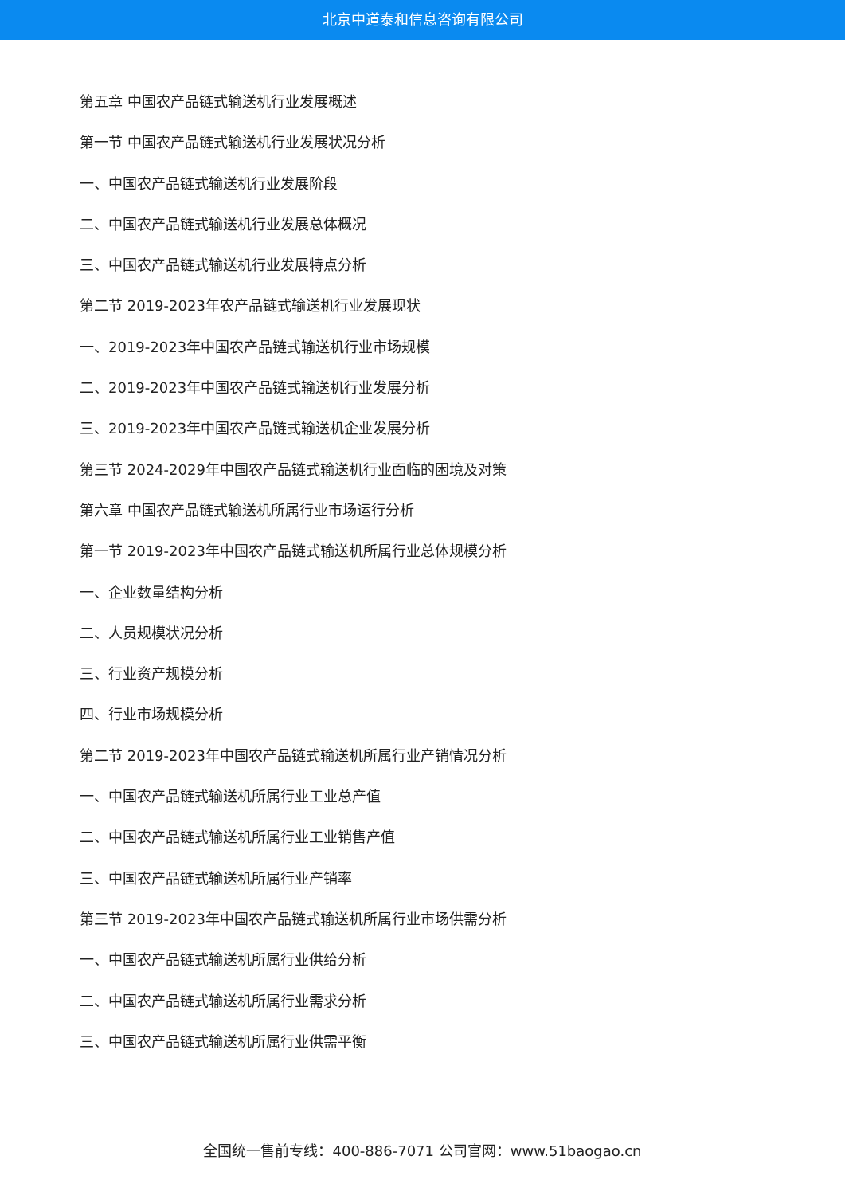北京中道泰和信息咨询有限公司
第五章 中国农产品链式输送机行业发展概述
第一节 中国农产品链式输送机行业发展状况分析
一、中国农产品链式输送机行业发展阶段
二、中国农产品链式输送机行业发展总体概况
三、中国农产品链式输送机行业发展特点分析
第二节 2019-2023年农产品链式输送机行业发展现状
一、2019-2023年中国农产品链式输送机行业市场规模
二、2019-2023年中国农产品链式输送机行业发展分析
三、2019-2023年中国农产品链式输送机企业发展分析
第三节 2024-2029年中国农产品链式输送机行业面临的困境及对策
第六章 中国农产品链式输送机所属行业市场运行分析
第一节 2019-2023年中国农产品链式输送机所属行业总体规模分析
一、企业数量结构分析
二、人员规模状况分析
三、行业资产规模分析
四、行业市场规模分析
第二节 2019-2023年中国农产品链式输送机所属行业产销情况分析
一、中国农产品链式输送机所属行业工业总产值
二、中国农产品链式输送机所属行业工业销售产值
三、中国农产品链式输送机所属行业产销率
第三节 2019-2023年中国农产品链式输送机所属行业市场供需分析
一、中国农产品链式输送机所属行业供给分析
二、中国农产品链式输送机所属行业需求分析
三、中国农产品链式输送机所属行业供需平衡
全国统一售前专线：400-886-7071 公司官网：www.51baogao.cn